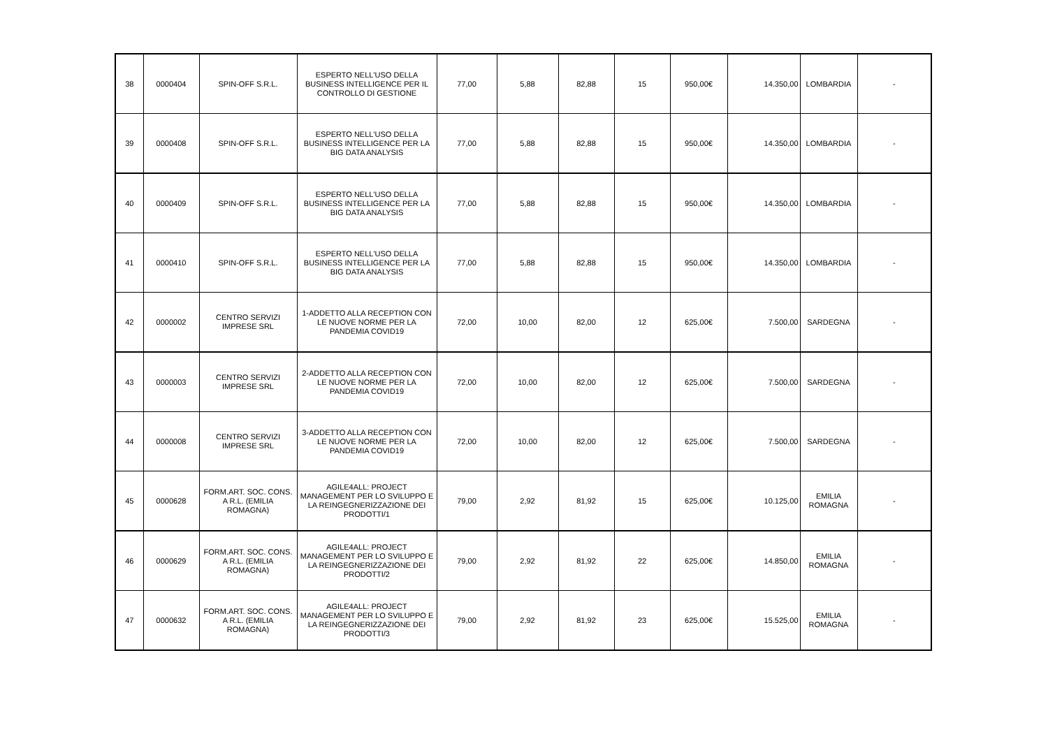| 38 | 0000404 | SPIN-OFF S.R.L. | ESPERTO NELL'USO DELLA BUSINESS INTELLIGENCE PER IL CONTROLLO DI GESTIONE | 77,00 | 5,88 | 82,88 | 15 | 950,00€ | 14.350,00 | LOMBARDIA | - |
| 39 | 0000408 | SPIN-OFF S.R.L. | ESPERTO NELL'USO DELLA BUSINESS INTELLIGENCE PER LA BIG DATA ANALYSIS | 77,00 | 5,88 | 82,88 | 15 | 950,00€ | 14.350,00 | LOMBARDIA | - |
| 40 | 0000409 | SPIN-OFF S.R.L. | ESPERTO NELL'USO DELLA BUSINESS INTELLIGENCE PER LA BIG DATA ANALYSIS | 77,00 | 5,88 | 82,88 | 15 | 950,00€ | 14.350,00 | LOMBARDIA | - |
| 41 | 0000410 | SPIN-OFF S.R.L. | ESPERTO NELL'USO DELLA BUSINESS INTELLIGENCE PER LA BIG DATA ANALYSIS | 77,00 | 5,88 | 82,88 | 15 | 950,00€ | 14.350,00 | LOMBARDIA | - |
| 42 | 0000002 | CENTRO SERVIZI IMPRESE SRL | 1-ADDETTO ALLA RECEPTION CON LE NUOVE NORME PER LA PANDEMIA COVID19 | 72,00 | 10,00 | 82,00 | 12 | 625,00€ | 7.500,00 | SARDEGNA | - |
| 43 | 0000003 | CENTRO SERVIZI IMPRESE SRL | 2-ADDETTO ALLA RECEPTION CON LE NUOVE NORME PER LA PANDEMIA COVID19 | 72,00 | 10,00 | 82,00 | 12 | 625,00€ | 7.500,00 | SARDEGNA | - |
| 44 | 0000008 | CENTRO SERVIZI IMPRESE SRL | 3-ADDETTO ALLA RECEPTION CON LE NUOVE NORME PER LA PANDEMIA COVID19 | 72,00 | 10,00 | 82,00 | 12 | 625,00€ | 7.500,00 | SARDEGNA | - |
| 45 | 0000628 | FORM.ART. SOC. CONS. A R.L. (EMILIA ROMAGNA) | AGILE4ALL: PROJECT MANAGEMENT PER LO SVILUPPO E LA REINGEGNERIZZAZIONE DEI PRODOTTI/1 | 79,00 | 2,92 | 81,92 | 15 | 625,00€ | 10.125,00 | EMILIA ROMAGNA | - |
| 46 | 0000629 | FORM.ART. SOC. CONS. A R.L. (EMILIA ROMAGNA) | AGILE4ALL: PROJECT MANAGEMENT PER LO SVILUPPO E LA REINGEGNERIZZAZIONE DEI PRODOTTI/2 | 79,00 | 2,92 | 81,92 | 22 | 625,00€ | 14.850,00 | EMILIA ROMAGNA | - |
| 47 | 0000632 | FORM.ART. SOC. CONS. A R.L. (EMILIA ROMAGNA) | AGILE4ALL: PROJECT MANAGEMENT PER LO SVILUPPO E LA REINGEGNERIZZAZIONE DEI PRODOTTI/3 | 79,00 | 2,92 | 81,92 | 23 | 625,00€ | 15.525,00 | EMILIA ROMAGNA | - |